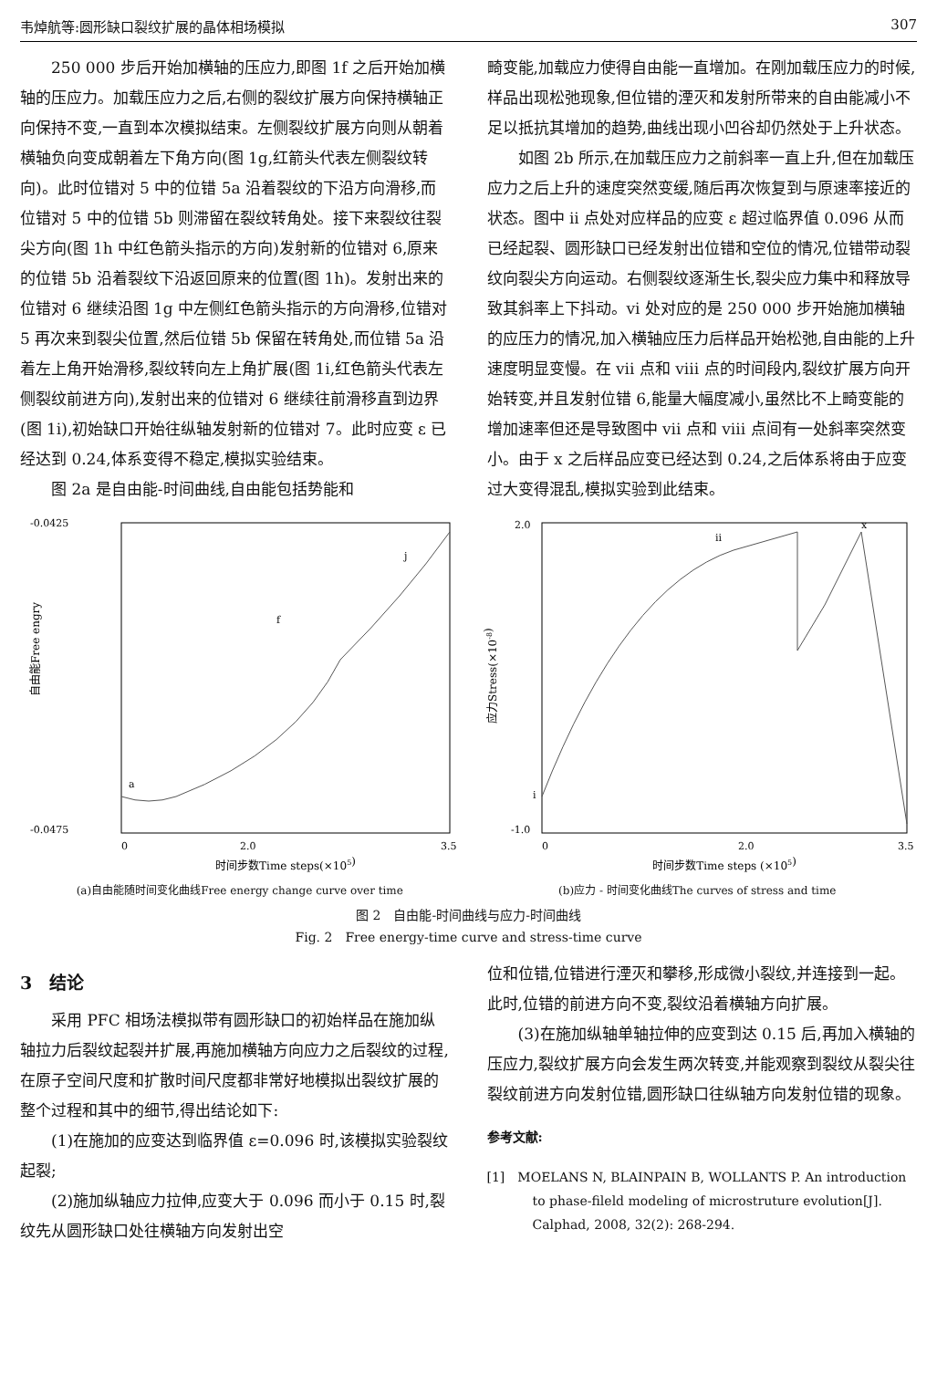韦焯航等:圆形缺口裂纹扩展的晶体相场模拟 307
250 000 步后开始加横轴的压应力,即图 1f 之后开始加横轴的压应力。加载压应力之后,右侧的裂纹扩展方向保持横轴正向保持不变,一直到本次模拟结束。左侧裂纹扩展方向则从朝着横轴负向变成朝着左下角方向(图 1g,红箭头代表左侧裂纹转向)。此时位错对 5 中的位错 5a 沿着裂纹的下沿方向滑移,而位错对 5 中的位错 5b 则滞留在裂纹转角处。接下来裂纹往裂尖方向(图 1h 中红色箭头指示的方向)发射新的位错对 6,原来的位错 5b 沿着裂纹下沿返回原来的位置(图 1h)。发射出来的位错对 6 继续沿图 1g 中左侧红色箭头指示的方向滑移,位错对 5 再次来到裂尖位置,然后位错 5b 保留在转角处,而位错 5a 沿着左上角开始滑移,裂纹转向左上角扩展(图 1i,红色箭头代表左侧裂纹前进方向),发射出来的位错对 6 继续往前滑移直到边界(图 1i),初始缺口开始往纵轴发射新的位错对 7。此时应变 ε 已经达到 0.24,体系变得不稳定,模拟实验结束。
图 2a 是自由能-时间曲线,自由能包括势能和
畸变能,加载应力使得自由能一直增加。在刚加载压应力的时候,样品出现松弛现象,但位错的湮灭和发射所带来的自由能减小不足以抵抗其增加的趋势,曲线出现小凹谷却仍然处于上升状态。
如图 2b 所示,在加载压应力之前斜率一直上升,但在加载压应力之后上升的速度突然变缓,随后再次恢复到与原速率接近的状态。图中 ii 点处对应样品的应变 ε 超过临界值 0.096 从而已经起裂、圆形缺口已经发射出位错和空位的情况,位错带动裂纹向裂尖方向运动。右侧裂纹逐渐生长,裂尖应力集中和释放导致其斜率上下抖动。vi 处对应的是 250 000 步开始施加横轴的应压力的情况,加入横轴应压力后样品开始松弛,自由能的上升速度明显变慢。在 vii 点和 viii 点的时间段内,裂纹扩展方向开始转变,并且发射位错 6,能量大幅度减小,虽然比不上畸变能的增加速率但还是导致图中 vii 点和 viii 点间有一处斜率突然变小。由于 x 之后样品应变已经达到 0.24,之后体系将由于应变过大变得混乱,模拟实验到此结束。
-0.0425
-0.0475
0
2.0
3.5
a
f
j
自由能Free engry
时间步数Time steps(×105)
(a)自由能随时间变化曲线Free energy change curve over time
2.0
-1.0
0
2.0
3.5
i
ii
x
应力Stress(×10-8)
时间步数Time steps (×105)
(b)应力 - 时间变化曲线The curves of stress and time
图 2　自由能-时间曲线与应力-时间曲线
Fig. 2　Free energy-time curve and stress-time curve
3　结论
采用 PFC 相场法模拟带有圆形缺口的初始样品在施加纵轴拉力后裂纹起裂并扩展,再施加横轴方向应力之后裂纹的过程,在原子空间尺度和扩散时间尺度都非常好地模拟出裂纹扩展的整个过程和其中的细节,得出结论如下:
(1)在施加的应变达到临界值 ε=0.096 时,该模拟实验裂纹起裂;
(2)施加纵轴应力拉伸,应变大于 0.096 而小于 0.15 时,裂纹先从圆形缺口处往横轴方向发射出空
位和位错,位错进行湮灭和攀移,形成微小裂纹,并连接到一起。此时,位错的前进方向不变,裂纹沿着横轴方向扩展。
(3)在施加纵轴单轴拉伸的应变到达 0.15 后,再加入横轴的压应力,裂纹扩展方向会发生两次转变,并能观察到裂纹从裂尖往裂纹前进方向发射位错,圆形缺口往纵轴方向发射位错的现象。
参考文献:
[1]　MOELANS N, BLAINPAIN B, WOLLANTS P. An introduction to phase-fileld modeling of microstruture evolution[J]. Calphad, 2008, 32(2): 268-294.